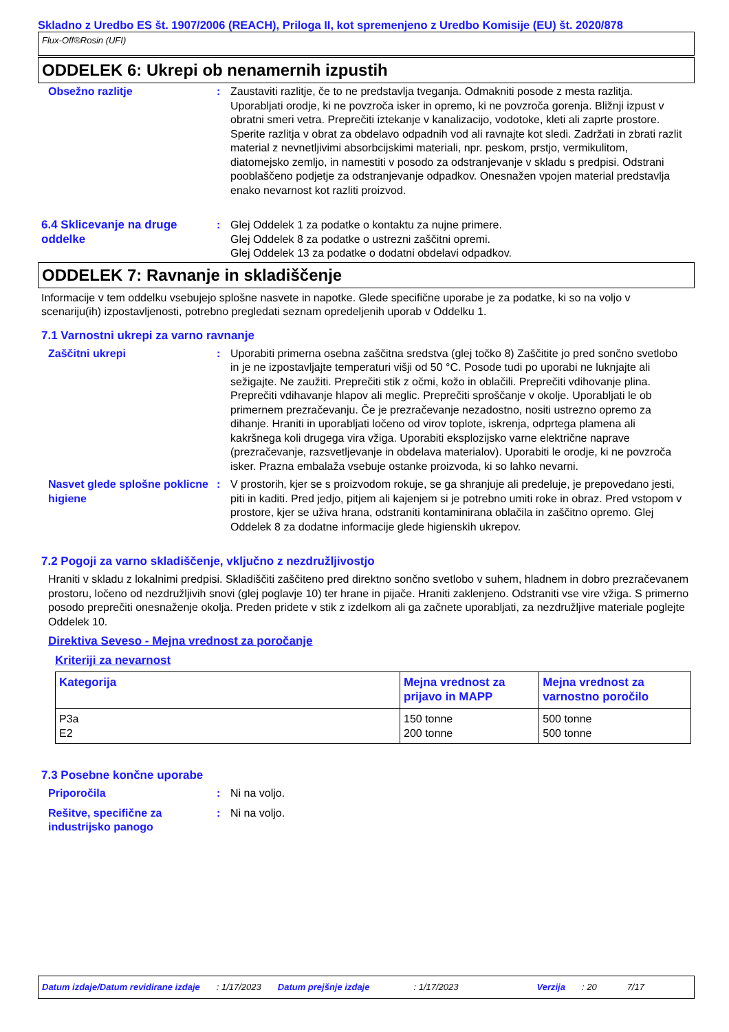Skladno z Uredbo ES št. 1907/2006 (REACH), Priloga II, kot spremenjeno z Uredbo Komisije (EU) št. 2020/878
Flux-Off®Rosin (UFI)
ODDELEK 6: Ukrepi ob nenamernih izpustih
Obsežno razlitje : Zaustaviti razlitje, če to ne predstavlja tveganja. Odmakniti posode z mesta razlitja. Uporabljati orodje, ki ne povzroča isker in opremo, ki ne povzroča gorenja. Bližnji izpust v obratni smeri vetra. Preprečiti iztekanje v kanalizacijo, vodotoke, kleti ali zaprte prostore. Sperite razlitja v obrat za obdelavo odpadnih vod ali ravnajte kot sledi. Zadržati in zbrati razlit material z nevnetljivimi absorbcijskimi materiali, npr. peskom, prstjo, vermikulitom, diatomejsko zemljo, in namestiti v posodo za odstranjevanje v skladu s predpisi. Odstrani pooblaščeno podjetje za odstranjevanje odpadkov. Onesnažen vpojen material predstavlja enako nevarnost kot razliti proizvod.
6.4 Sklicevanje na druge oddelke
: Glej Oddelek 1 za podatke o kontaktu za nujne primere.
Glej Oddelek 8 za podatke o ustrezni zaščitni opremi.
Glej Oddelek 13 za podatke o dodatni obdelavi odpadkov.
ODDELEK 7: Ravnanje in skladiščenje
Informacije v tem oddelku vsebujejo splošne nasvete in napotke. Glede specifične uporabe je za podatke, ki so na voljo v scenariju(ih) izpostavljenosti, potrebno pregledati seznam opredeljenih uporab v Oddelku 1.
7.1 Varnostni ukrepi za varno ravnanje
Zaščitni ukrepi : Uporabiti primerna osebna zaščitna sredstva (glej točko 8) Zaščitite jo pred sončno svetlobo in je ne izpostavljajte temperaturi višji od 50 °C. Posode tudi po uporabi ne luknjajte ali sežigajte. Ne zaužiti. Preprečiti stik z očmi, kožo in oblačili. Preprečiti vdihovanje plina. Preprečiti vdihavanje hlapov ali meglic. Preprečiti sproščanje v okolje. Uporabljati le ob primernem prezračevanju. Če je prezračevanje nezadostno, nositi ustrezno opremo za dihanje. Hraniti in uporabljati ločeno od virov toplote, iskrenja, odprtega plamena ali kakršnega koli drugega vira vžiga. Uporabiti eksplozijsko varne električne naprave (prezračevanje, razsvetljevanje in obdelava materialov). Uporabiti le orodje, ki ne povzroča isker. Prazna embalaža vsebuje ostanke proizvoda, ki so lahko nevarni.
Nasvet glede splošne poklicne higiene
: V prostorih, kjer se s proizvodom rokuje, se ga shranjuje ali predeluje, je prepovedano jesti, piti in kaditi. Pred jedjo, pitjem ali kajenjem si je potrebno umiti roke in obraz. Pred vstopom v prostore, kjer se uživa hrana, odstraniti kontaminirana oblačila in zaščitno opremo. Glej Oddelek 8 za dodatne informacije glede higienskih ukrepov.
7.2 Pogoji za varno skladiščenje, vključno z nezdružljivostjo
Hraniti v skladu z lokalnimi predpisi. Skladiščiti zaščiteno pred direktno sončno svetlobo v suhem, hladnem in dobro prezračevanem prostoru, ločeno od nezdružljivih snovi (glej poglavje 10) ter hrane in pijače. Hraniti zaklenjeno. Odstraniti vse vire vžiga. S primerno posodo preprečiti onesnaženje okolja. Preden pridete v stik z izdelkom ali ga začnete uporabljati, za nezdružljive materiale poglejte Oddelek 10.
Direktiva Seveso - Mejna vrednost za poročanje
Kriteriji za nevarnost
| Kategorija | Mejna vrednost za prijavo in MAPP | Mejna vrednost za varnostno poročilo |
| --- | --- | --- |
| P3a E2 | 150 tonne 200 tonne | 500 tonne 500 tonne |
7.3 Posebne končne uporabe
Priporočila : Ni na voljo.
Rešitve, specifične za industrijsko panogo
: Ni na voljo.
Datum izdaje/Datum revidirane izdaje: 1/17/2023 Datum prejšnje izdaje: 1/17/2023 Verzija: 20 7/17